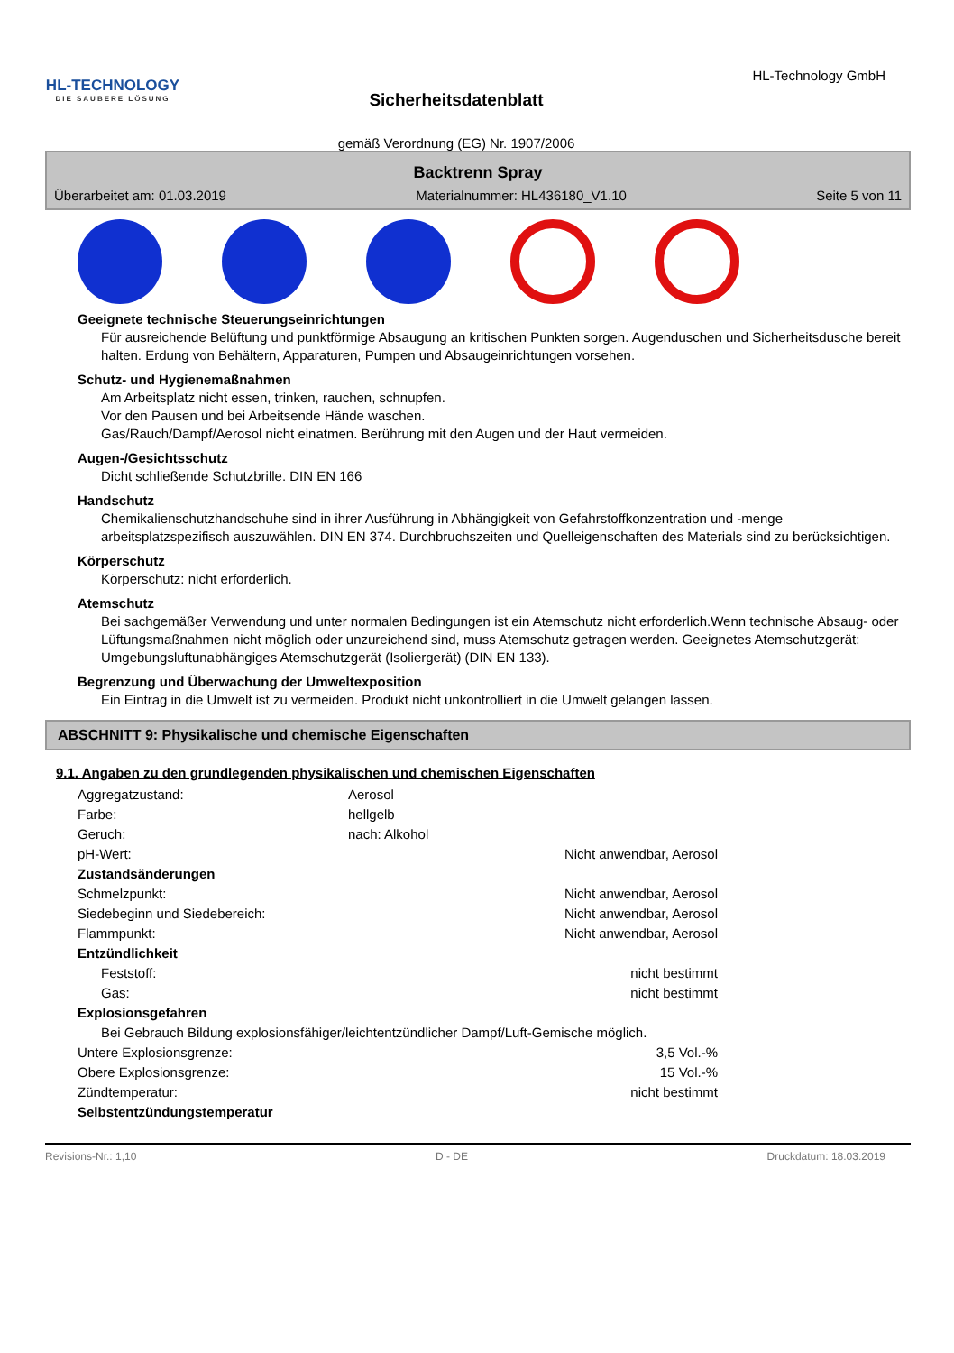HL-TECHNOLOGY
DIE SAUBERE LÖSUNG
Sicherheitsdatenblatt
gemäß Verordnung (EG) Nr. 1907/2006
HL-Technology GmbH
Backtrenn Spray
Überarbeitet am: 01.03.2019 Materialnummer: HL436180_V1.10 Seite 5 von 11
Geeignete technische Steuerungseinrichtungen
Für ausreichende Belüftung und punktförmige Absaugung an kritischen Punkten sorgen. Augenduschen und Sicherheitsdusche bereit halten. Erdung von Behältern, Apparaturen, Pumpen und Absaugeinrichtungen vorsehen.
Schutz- und Hygienemaßnahmen
Am Arbeitsplatz nicht essen, trinken, rauchen, schnupfen.
Vor den Pausen und bei Arbeitsende Hände waschen.
Gas/Rauch/Dampf/Aerosol nicht einatmen. Berührung mit den Augen und der Haut vermeiden.
Augen-/Gesichtsschutz
Dicht schließende Schutzbrille. DIN EN 166
Handschutz
Chemikalienschutzhandschuhe sind in ihrer Ausführung in Abhängigkeit von Gefahrstoffkonzentration und -menge arbeitsplatzspezifisch auszuwählen. DIN EN 374. Durchbruchszeiten und Quelleigenschaften des Materials sind zu berücksichtigen.
Körperschutz
Körperschutz: nicht erforderlich.
Atemschutz
Bei sachgemäßer Verwendung und unter normalen Bedingungen ist ein Atemschutz nicht erforderlich.Wenn technische Absaug- oder Lüftungsmaßnahmen nicht möglich oder unzureichend sind, muss Atemschutz getragen werden. Geeignetes Atemschutzgerät: Umgebungsluftunabhängiges Atemschutzgerät (Isoliergerät) (DIN EN 133).
Begrenzung und Überwachung der Umweltexposition
Ein Eintrag in die Umwelt ist zu vermeiden. Produkt nicht unkontrolliert in die Umwelt gelangen lassen.
ABSCHNITT 9: Physikalische und chemische Eigenschaften
9.1. Angaben zu den grundlegenden physikalischen und chemischen Eigenschaften
| Aggregatzustand: | Aerosol | |
| Farbe: | hellgelb | |
| Geruch: | nach: Alkohol | |
| pH-Wert: | | Nicht anwendbar, Aerosol |
| Zustandsänderungen | | |
| Schmelzpunkt: | | Nicht anwendbar, Aerosol |
| Siedebeginn und Siedebereich: | | Nicht anwendbar, Aerosol |
| Flammpunkt: | | Nicht anwendbar, Aerosol |
| Entzündlichkeit | | |
| Feststoff: | | nicht bestimmt |
| Gas: | | nicht bestimmt |
| Explosionsgefahren | | |
| Bei Gebrauch Bildung explosionsfähiger/leichtentzündlicher Dampf/Luft-Gemische möglich. | | |
| Untere Explosionsgrenze: | | 3,5 Vol.-% |
| Obere Explosionsgrenze: | | 15 Vol.-% |
| Zündtemperatur: | | nicht bestimmt |
| Selbstentzündungstemperatur | | |
Revisions-Nr.: 1,10 D - DE Druckdatum: 18.03.2019